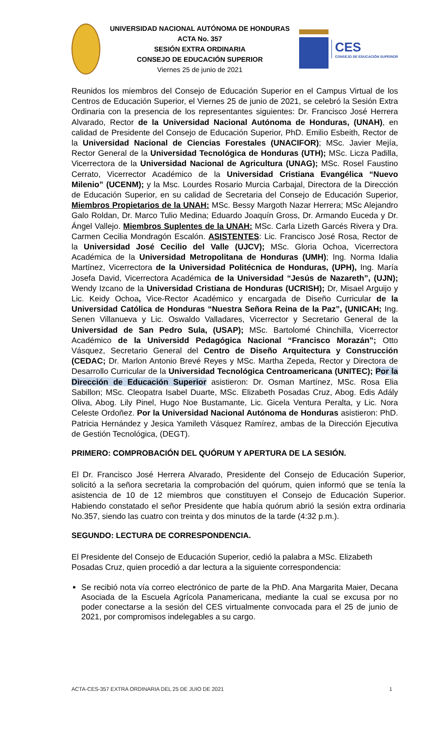UNIVERSIDAD NACIONAL AUTÓNOMA DE HONDURAS
ACTA No. 357
SESIÓN EXTRA ORDINARIA
CONSEJO DE EDUCACIÓN SUPERIOR
Viernes 25 de junio de 2021
CES
CONSEJO DE EDUCACIÓN SUPERIOR
Reunidos los miembros del Consejo de Educación Superior en el Campus Virtual de los Centros de Educación Superior, el Viernes 25 de junio de 2021, se celebró la Sesión Extra Ordinaria con la presencia de los representantes siguientes: Dr. Francisco José Herrera Alvarado, Rector de la Universidad Nacional Autónoma de Honduras, (UNAH), en calidad de Presidente del Consejo de Educación Superior, PhD. Emilio Esbeith, Rector de la Universidad Nacional de Ciencias Forestales (UNACIFOR); MSc. Javier Mejía, Rector General de la Universidad Tecnológica de Honduras (UTH); MSc. Licza Padilla, Vicerrectora de la Universidad Nacional de Agricultura (UNAG); MSc. Rosel Faustino Cerrato, Vicerrector Académico de la Universidad Cristiana Evangélica “Nuevo Milenio” (UCENM); y la Msc. Lourdes Rosario Murcia Carbajal, Directora de la Dirección de Educación Superior, en su calidad de Secretaria del Consejo de Educación Superior, Miembros Propietarios de la UNAH: MSc. Bessy Margoth Nazar Herrera; MSc Alejandro Galo Roldan, Dr. Marco Tulio Medina; Eduardo Joaquín Gross, Dr. Armando Euceda y Dr. Ángel Vallejo. Miembros Suplentes de la UNAH: MSc. Carla Lizeth Garcés Rivera y Dra. Carmen Cecilia Mondragón Escalón. ASISTENTES: Lic. Francisco José Rosa, Rector de la Universidad José Cecilio del Valle (UJCV); MSc. Gloria Ochoa, Vicerrectora Académica de la Universidad Metropolitana de Honduras (UMH); Ing. Norma Idalia Martínez, Vicerrectora de la Universidad Politécnica de Honduras, (UPH), Ing. María Josefa David, Vicerrectora Académica de la Universidad “Jesús de Nazareth”, (UJN); Wendy Izcano de la Universidad Cristiana de Honduras (UCRISH); Dr, Misael Arguijo y Lic. Keidy Ochoa, Vice-Rector Académico y encargada de Diseño Curricular de la Universidad Católica de Honduras “Nuestra Señora Reina de la Paz”, (UNICAH; Ing. Senen Villanueva y Lic. Oswaldo Valladares, Vicerrector y Secretario General de la Universidad de San Pedro Sula, (USAP); MSc. Bartolomé Chinchilla, Vicerrector Académico de la Universidd Pedagógica Nacional “Francisco Morazán”; Otto Vásquez, Secretario General del Centro de Diseño Arquitectura y Construcción (CEDAC; Dr. Marlon Antonio Brevé Reyes y MSc. Martha Zepeda, Rector y Directora de Desarrollo Curricular de la Universidad Tecnológica Centroamericana (UNITEC); Por la Dirección de Educación Superior asistieron: Dr. Osman Martínez, MSc. Rosa Elia Sabillon; MSc. Cleopatra Isabel Duarte, MSc. Elizabeth Posadas Cruz, Abog. Edis Adály Oliva, Abog. Lily Pinel, Hugo Noe Bustamante, Lic. Gicela Ventura Peralta, y Lic. Nora Celeste Ordoñez. Por la Universidad Nacional Autónoma de Honduras asistieron: PhD. Patricia Hernández y Jesica Yamileth Vásquez Ramírez, ambas de la Dirección Ejecutiva de Gestión Tecnológica, (DEGT).
PRIMERO: COMPROBACIÓN DEL QUÓRUM Y APERTURA DE LA SESIÓN.
El Dr. Francisco José Herrera Alvarado, Presidente del Consejo de Educación Superior, solicitó a la señora secretaria la comprobación del quórum, quien informó que se tenía la asistencia de 10 de 12 miembros que constituyen el Consejo de Educación Superior. Habiendo constatado el señor Presidente que había quórum abrió la sesión extra ordinaria No.357, siendo las cuatro con treinta y dos minutos de la tarde (4:32 p.m.).
SEGUNDO: LECTURA DE CORRESPONDENCIA.
El Presidente del Consejo de Educación Superior, cedió la palabra a MSc. Elizabeth Posadas Cruz, quien procedió a dar lectura a la siguiente correspondencia:
Se recibió nota vía correo electrónico de parte de la PhD. Ana Margarita Maier, Decana Asociada de la Escuela Agrícola Panamericana, mediante la cual se excusa por no poder conectarse a la sesión del CES virtualmente convocada para el 25 de junio de 2021, por compromisos indelegables a su cargo.
ACTA-CES-357 EXTRA ORDINARIA DEL 25 DE JUIO DE 2021 1